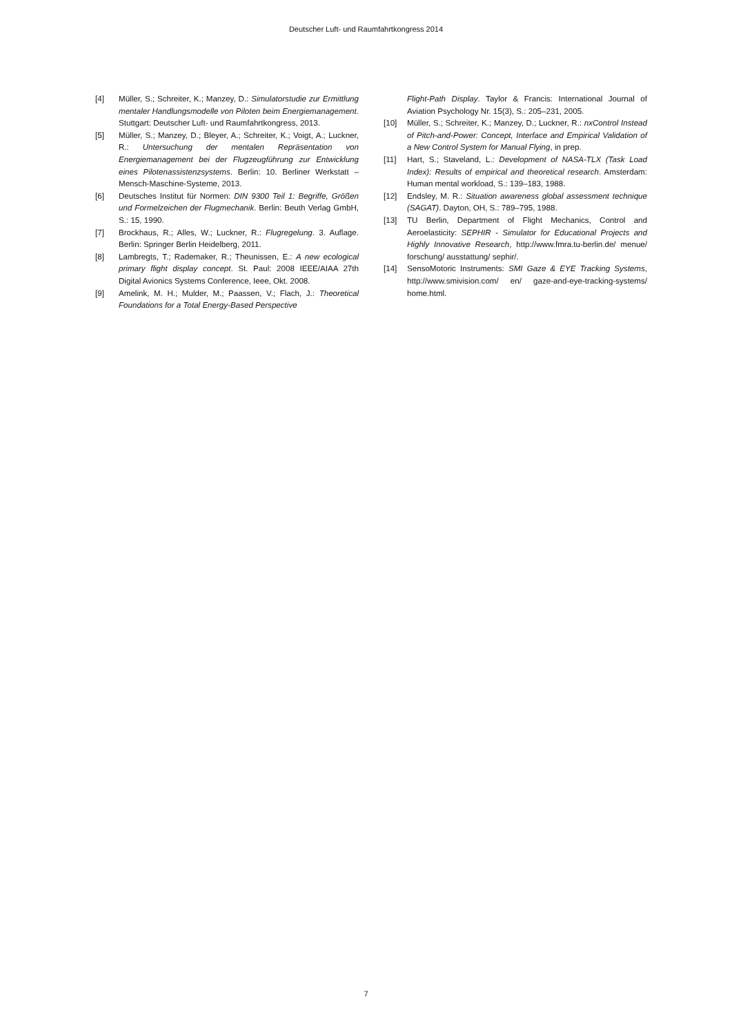Deutscher Luft- und Raumfahrtkongress 2014
[4] Müller, S.; Schreiter, K.; Manzey, D.: Simulatorstudie zur Ermittlung mentaler Handlungsmodelle von Piloten beim Energiemanagement. Stuttgart: Deutscher Luft- und Raumfahrtkongress, 2013.
[5] Müller, S.; Manzey, D.; Bleyer, A.; Schreiter, K.; Voigt, A.; Luckner, R.: Untersuchung der mentalen Repräsentation von Energiemanagement bei der Flugzeugführung zur Entwicklung eines Pilotenassistenzsystems. Berlin: 10. Berliner Werkstatt – Mensch-Maschine-Systeme, 2013.
[6] Deutsches Institut für Normen: DIN 9300 Teil 1: Begriffe, Größen und Formelzeichen der Flugmechanik. Berlin: Beuth Verlag GmbH, S.: 15, 1990.
[7] Brockhaus, R.; Alles, W.; Luckner, R.: Flugregelung. 3. Auflage. Berlin: Springer Berlin Heidelberg, 2011.
[8] Lambregts, T.; Rademaker, R.; Theunissen, E.: A new ecological primary flight display concept. St. Paul: 2008 IEEE/AIAA 27th Digital Avionics Systems Conference, Ieee, Okt. 2008.
[9] Amelink, M. H.; Mulder, M.; Paassen, V.; Flach, J.: Theoretical Foundations for a Total Energy-Based Perspective
Flight-Path Display. Taylor & Francis: International Journal of Aviation Psychology Nr. 15(3), S.: 205–231, 2005.
[10] Müller, S.; Schreiter, K.; Manzey, D.; Luckner, R.: nxControl Instead of Pitch-and-Power: Concept, Interface and Empirical Validation of a New Control System for Manual Flying, in prep.
[11] Hart, S.; Staveland, L.: Development of NASA-TLX (Task Load Index): Results of empirical and theoretical research. Amsterdam: Human mental workload, S.: 139–183, 1988.
[12] Endsley, M. R.: Situation awareness global assessment technique (SAGAT). Dayton, OH, S.: 789–795, 1988.
[13] TU Berlin, Department of Flight Mechanics, Control and Aeroelasticity: SEPHIR - Simulator for Educational Projects and Highly Innovative Research, http://www.fmra.tu-berlin.de/ menue/ forschung/ ausstattung/ sephir/.
[14] SensoMotoric Instruments: SMI Gaze & EYE Tracking Systems, http://www.smivision.com/ en/ gaze-and-eye-tracking-systems/ home.html.
7